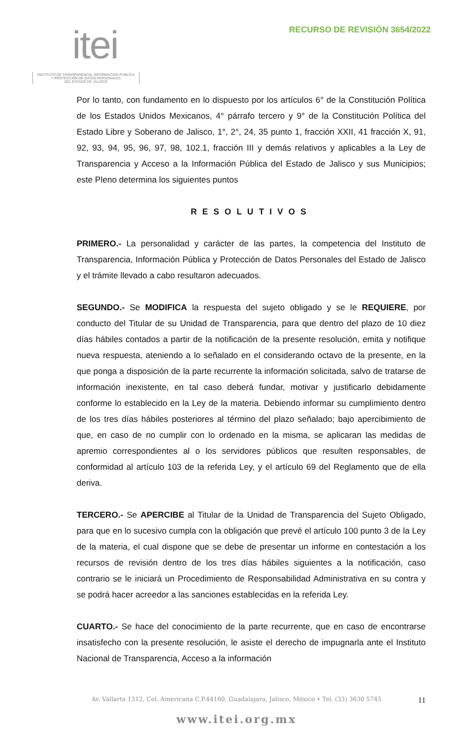itei
INSTITUTO DE TRANSPARENCIA, INFORMACIÓN PÚBLICA
Y PROTECCIÓN DE DATOS PERSONALES
DEL ESTADO DE JALISCO
RECURSO DE REVISIÓN 3654/2022
Por lo tanto, con fundamento en lo dispuesto por los artículos 6° de la Constitución Política de los Estados Unidos Mexicanos, 4° párrafo tercero y 9° de la Constitución Política del Estado Libre y Soberano de Jalisco, 1°, 2°, 24, 35 punto 1, fracción XXII, 41 fracción X, 91, 92, 93, 94, 95, 96, 97, 98, 102.1, fracción III y demás relativos y aplicables a la Ley de Transparencia y Acceso a la Información Pública del Estado de Jalisco y sus Municipios; este Pleno determina los siguientes puntos
RESOLUTIVOS
PRIMERO.- La personalidad y carácter de las partes, la competencia del Instituto de Transparencia, Información Pública y Protección de Datos Personales del Estado de Jalisco y el trámite llevado a cabo resultaron adecuados.
SEGUNDO.- Se MODIFICA la respuesta del sujeto obligado y se le REQUIERE, por conducto del Titular de su Unidad de Transparencia, para que dentro del plazo de 10 diez días hábiles contados a partir de la notificación de la presente resolución, emita y notifique nueva respuesta, ateniendo a lo señalado en el considerando octavo de la presente, en la que ponga a disposición de la parte recurrente la información solicitada, salvo de tratarse de información inexistente, en tal caso deberá fundar, motivar y justificarlo debidamente conforme lo establecido en la Ley de la materia. Debiendo informar su cumplimiento dentro de los tres días hábiles posteriores al término del plazo señalado; bajo apercibimiento de que, en caso de no cumplir con lo ordenado en la misma, se aplicaran las medidas de apremio correspondientes al o los servidores públicos que resulten responsables, de conformidad al artículo 103 de la referida Ley, y el artículo 69 del Reglamento que de ella deriva.
TERCERO.- Se APERCIBE al Titular de la Unidad de Transparencia del Sujeto Obligado, para que en lo sucesivo cumpla con la obligación que prevé el artículo 100 punto 3 de la Ley de la materia, el cual dispone que se debe de presentar un informe en contestación a los recursos de revisión dentro de los tres días hábiles siguientes a la notificación, caso contrario se le iniciará un Procedimiento de Responsabilidad Administrativa en su contra y se podrá hacer acreedor a las sanciones establecidas en la referida Ley.
CUARTO.- Se hace del conocimiento de la parte recurrente, que en caso de encontrarse insatisfecho con la presente resolución, le asiste el derecho de impugnarla ante el Instituto Nacional de Transparencia, Acceso a la información
Av. Vallarta 1312, Col. Americana C.P.44160, Guadalajara, Jalisco, México • Tel. (33) 3630 5745
11
www.itei.org.mx